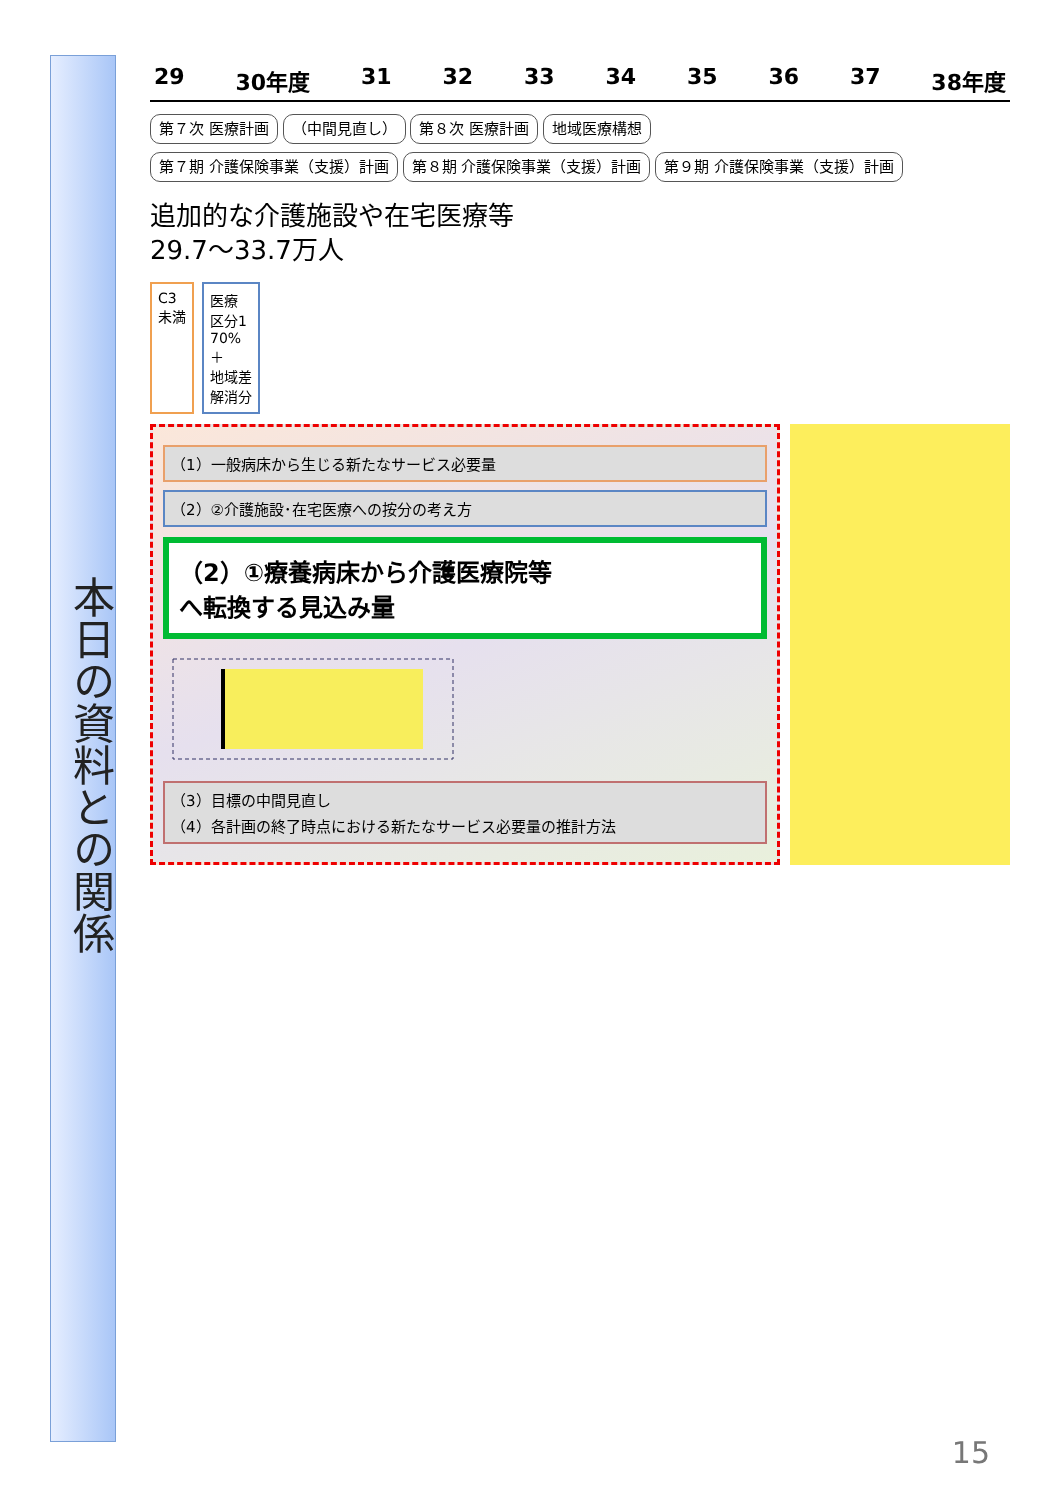本日の資料との関係
29 30年度 31 32 33 34 35 36 37 38年度
第７次 医療計画 （中間見直し） 第８次 医療計画 地域医療構想
第７期 介護保険事業（支援）計画 第８期 介護保険事業（支援）計画 第９期 介護保険事業（支援）計画
追加的な介護施設や在宅医療等
29.7～33.7万人
C3
未満
医療
区分1
70%
＋
地域差
解消分
（1）一般病床から生じる新たなサービス必要量
（2）②介護施設･在宅医療への按分の考え方
（2）①療養病床から介護医療院等
へ転換する見込み量
（3）目標の中間見直し
（4）各計画の終了時点における新たなサービス必要量の推計方法
15